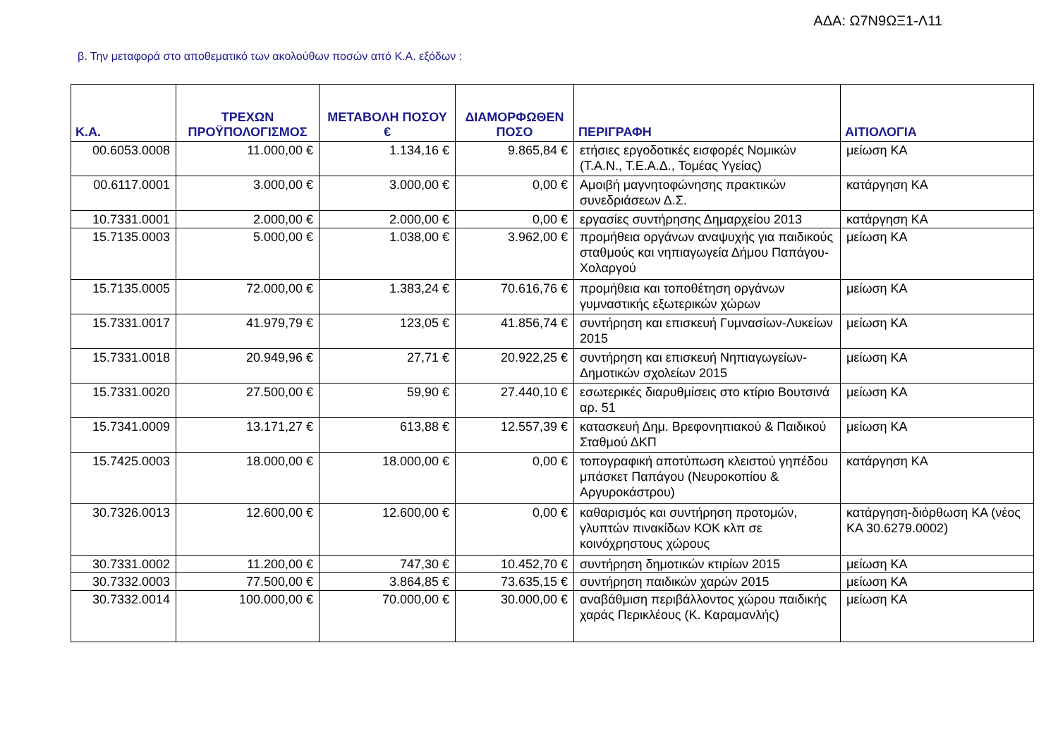ΑΔΑ: Ω7Ν9ΩΞ1-Λ11
β. Την μεταφορά στο αποθεματικό των ακολούθων ποσών από Κ.Α. εξόδων :
| Κ.Α. | ΤΡΕΧΩΝ ΠΡΟΫΠΟΛΟΓΙΣΜΟΣ | ΜΕΤΑΒΟΛΗ ΠΟΣΟΥ € | ΔΙΑΜΟΡΦΩΘΕΝ ΠΟΣΟ | ΠΕΡΙΓΡΑΦΗ | ΑΙΤΙΟΛΟΓΙΑ |
| --- | --- | --- | --- | --- | --- |
| 00.6053.0008 | 11.000,00 € | 1.134,16 € | 9.865,84 € | ετήσιες εργοδοτικές εισφορές Νομικών (Τ.Α.Ν., Τ.Ε.Α.Δ., Τομέας Υγείας) | μείωση ΚΑ |
| 00.6117.0001 | 3.000,00 € | 3.000,00 € | 0,00 € | Αμοιβή μαγνητοφώνησης πρακτικών συνεδριάσεων Δ.Σ. | κατάργηση ΚΑ |
| 10.7331.0001 | 2.000,00 € | 2.000,00 € | 0,00 € | εργασίες συντήρησης Δημαρχείου 2013 | κατάργηση ΚΑ |
| 15.7135.0003 | 5.000,00 € | 1.038,00 € | 3.962,00 € | προμήθεια οργάνων αναψυχής για παιδικούς σταθμούς και νηπιαγωγεία Δήμου Παπάγου-Χολαργού | μείωση ΚΑ |
| 15.7135.0005 | 72.000,00 € | 1.383,24 € | 70.616,76 € | προμήθεια και τοποθέτηση οργάνων γυμναστικής εξωτερικών χώρων | μείωση ΚΑ |
| 15.7331.0017 | 41.979,79 € | 123,05 € | 41.856,74 € | συντήρηση και επισκευή Γυμνασίων-Λυκείων 2015 | μείωση ΚΑ |
| 15.7331.0018 | 20.949,96 € | 27,71 € | 20.922,25 € | συντήρηση και επισκευή Νηπιαγωγείων-Δημοτικών σχολείων 2015 | μείωση ΚΑ |
| 15.7331.0020 | 27.500,00 € | 59,90 € | 27.440,10 € | εσωτερικές διαρυθμίσεις στο κτίριο Βουτσινά αρ. 51 | μείωση ΚΑ |
| 15.7341.0009 | 13.171,27 € | 613,88 € | 12.557,39 € | κατασκευή Δημ. Βρεφονηπιακού & Παιδικού Σταθμού ΔΚΠ | μείωση ΚΑ |
| 15.7425.0003 | 18.000,00 € | 18.000,00 € | 0,00 € | τοπογραφική αποτύπωση κλειστού γηπέδου μπάσκετ Παπάγου (Νευροκοπίου & Αργυροκάστρου) | κατάργηση ΚΑ |
| 30.7326.0013 | 12.600,00 € | 12.600,00 € | 0,00 € | καθαρισμός και συντήρηση προτομών, γλυπτών πινακίδων ΚΟΚ κλπ σε κοινόχρηστους χώρους | κατάργηση-διόρθωση ΚΑ (νέος ΚΑ 30.6279.0002) |
| 30.7331.0002 | 11.200,00 € | 747,30 € | 10.452,70 € | συντήρηση δημοτικών κτιρίων 2015 | μείωση ΚΑ |
| 30.7332.0003 | 77.500,00 € | 3.864,85 € | 73.635,15 € | συντήρηση παιδικών χαρών 2015 | μείωση ΚΑ |
| 30.7332.0014 | 100.000,00 € | 70.000,00 € | 30.000,00 € | αναβάθμιση περιβάλλοντος χώρου παιδικής χαράς Περικλέους (Κ. Καραμανλής) | μείωση ΚΑ |